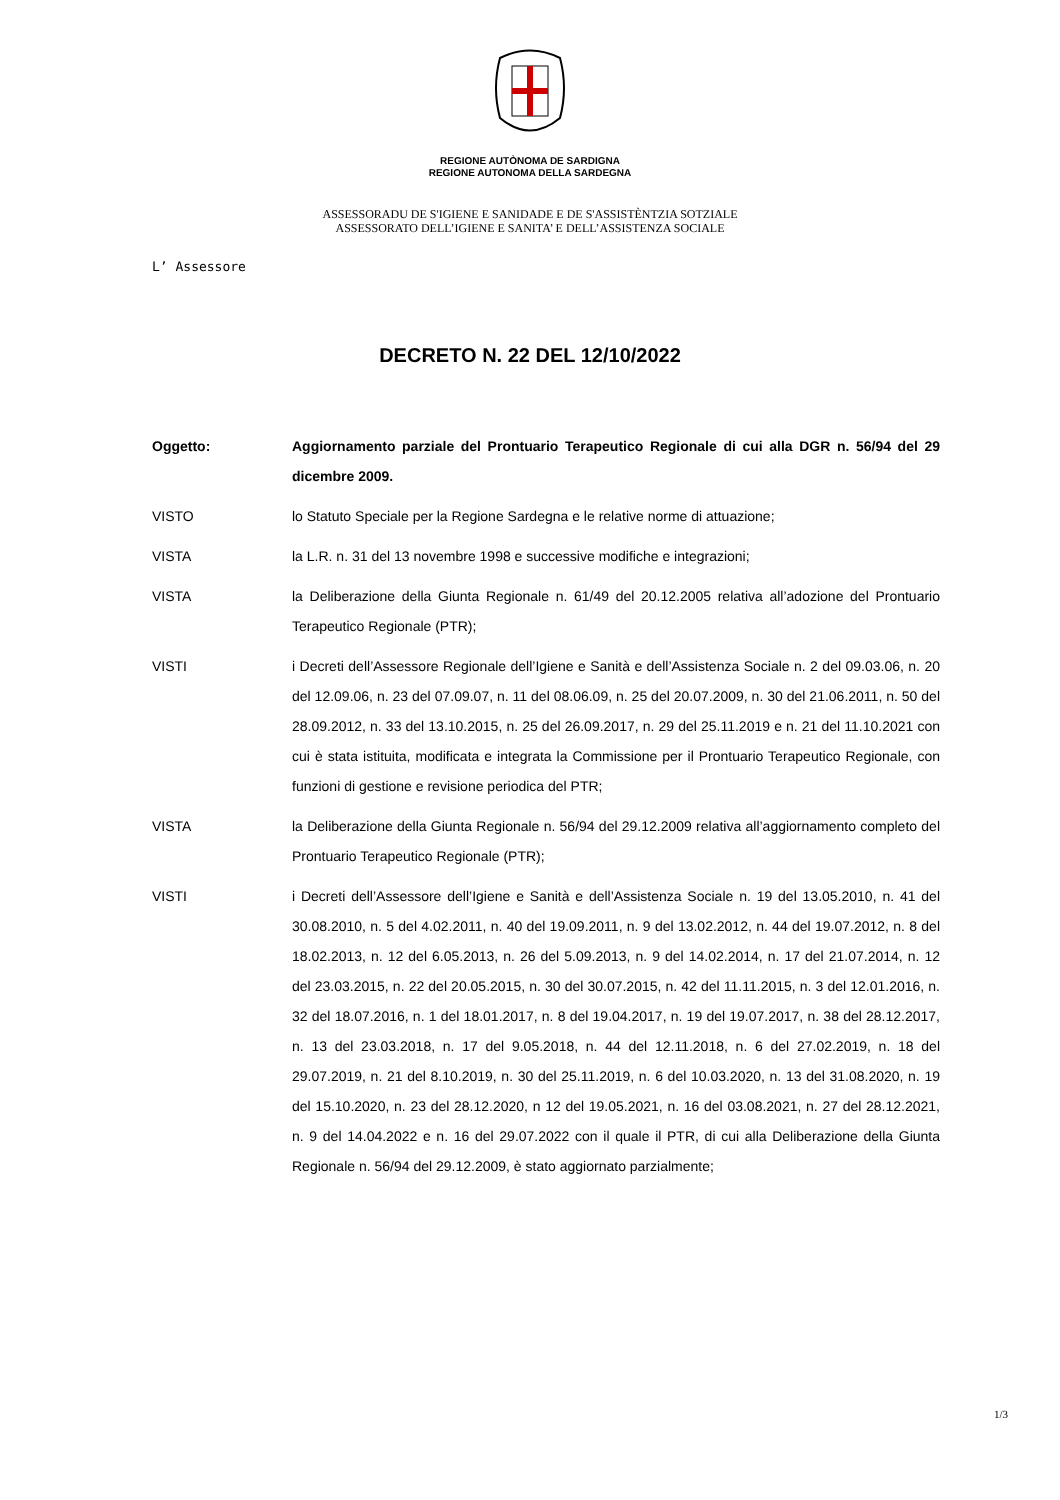REGIONE AUTÒNOMA DE SARDIGNA
REGIONE AUTONOMA DELLA SARDEGNA
ASSESSORADU DE S'IGIENE E SANIDADE E DE S'ASSISTÈNTZIA SOTZIALE
ASSESSORATO DELL’IGIENE E SANITA’ E DELL’ASSISTENZA SOCIALE
L’ Assessore
DECRETO N. 22 DEL 12/10/2022
Oggetto: Aggiornamento parziale del Prontuario Terapeutico Regionale di cui alla DGR n. 56/94 del 29 dicembre 2009.
VISTO lo Statuto Speciale per la Regione Sardegna e le relative norme di attuazione;
VISTA la L.R. n. 31 del 13 novembre 1998 e successive modifiche e integrazioni;
VISTA la Deliberazione della Giunta Regionale n. 61/49 del 20.12.2005 relativa all’adozione del Prontuario Terapeutico Regionale (PTR);
VISTI i Decreti dell’Assessore Regionale dell’Igiene e Sanità e dell’Assistenza Sociale n. 2 del 09.03.06, n. 20 del 12.09.06, n. 23 del 07.09.07, n. 11 del 08.06.09, n. 25 del 20.07.2009, n. 30 del 21.06.2011, n. 50 del 28.09.2012, n. 33 del 13.10.2015, n. 25 del 26.09.2017, n. 29 del 25.11.2019 e n. 21 del 11.10.2021 con cui è stata istituita, modificata e integrata la Commissione per il Prontuario Terapeutico Regionale, con funzioni di gestione e revisione periodica del PTR;
VISTA la Deliberazione della Giunta Regionale n. 56/94 del 29.12.2009 relativa all’aggiornamento completo del Prontuario Terapeutico Regionale (PTR);
VISTI i Decreti dell’Assessore dell’Igiene e Sanità e dell’Assistenza Sociale n. 19 del 13.05.2010, n. 41 del 30.08.2010, n. 5 del 4.02.2011, n. 40 del 19.09.2011, n. 9 del 13.02.2012, n. 44 del 19.07.2012, n. 8 del 18.02.2013, n. 12 del 6.05.2013, n. 26 del 5.09.2013, n. 9 del 14.02.2014, n. 17 del 21.07.2014, n. 12 del 23.03.2015, n. 22 del 20.05.2015, n. 30 del 30.07.2015, n. 42 del 11.11.2015, n. 3 del 12.01.2016, n. 32 del 18.07.2016, n. 1 del 18.01.2017, n. 8 del 19.04.2017, n. 19 del 19.07.2017, n. 38 del 28.12.2017, n. 13 del 23.03.2018, n. 17 del 9.05.2018, n. 44 del 12.11.2018, n. 6 del 27.02.2019, n. 18 del 29.07.2019, n. 21 del 8.10.2019, n. 30 del 25.11.2019, n. 6 del 10.03.2020, n. 13 del 31.08.2020, n. 19 del 15.10.2020, n. 23 del 28.12.2020, n 12 del 19.05.2021, n. 16 del 03.08.2021, n. 27 del 28.12.2021, n. 9 del 14.04.2022 e n. 16 del 29.07.2022 con il quale il PTR, di cui alla Deliberazione della Giunta Regionale n. 56/94 del 29.12.2009, è stato aggiornato parzialmente;
1/3